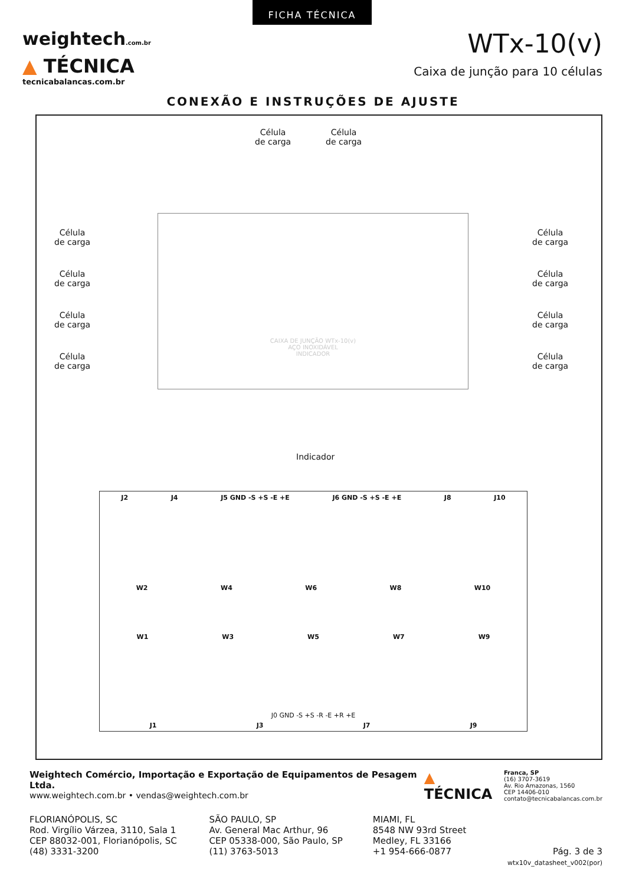FICHA TÉCNICA
weightech.com.br
▲ TÉCNICA
tecnicabalancas.com.br
WTx-10(v)
Caixa de junção para 10 células
CONEXÃO E INSTRUÇÕES DE AJUSTE
Célula
de carga
Célula
de carga
Célula
de carga
Célula
de carga
Célula
de carga
Célula
de carga
Célula
de carga
Célula
de carga
Célula
de carga
Célula
de carga
CAIXA DE JUNÇÃO WTx-10(v)
AÇO INOXIDÁVEL
INDICADOR
Indicador
J2 J4 J5 GND -S +S -E +E J6 GND -S +S -E +E J8 J10
W2 W4 W6 W8 W10
W1 W3 W5 W7 W9
J0 GND -S +S -R -E +R +E
J1 J3 J7 J9
Weightech Comércio, Importação e Exportação de Equipamentos de Pesagem Ltda.
www.weightech.com.br • vendas@weightech.com.br
▲ TÉCNICA
Franca, SP
(16) 3707-3619
Av. Rio Amazonas, 1560
CEP 14406-010
contato@tecnicabalancas.com.br
FLORIANÓPOLIS, SC
Rod. Virgílio Várzea, 3110, Sala 1
CEP 88032-001, Florianópolis, SC
(48) 3331-3200
SÃO PAULO, SP
Av. General Mac Arthur, 96
CEP 05338-000, São Paulo, SP
(11) 3763-5013
MIAMI, FL
8548 NW 93rd Street
Medley, FL 33166
+1 954-666-0877
Pág. 3 de 3
wtx10v_datasheet_v002(por)